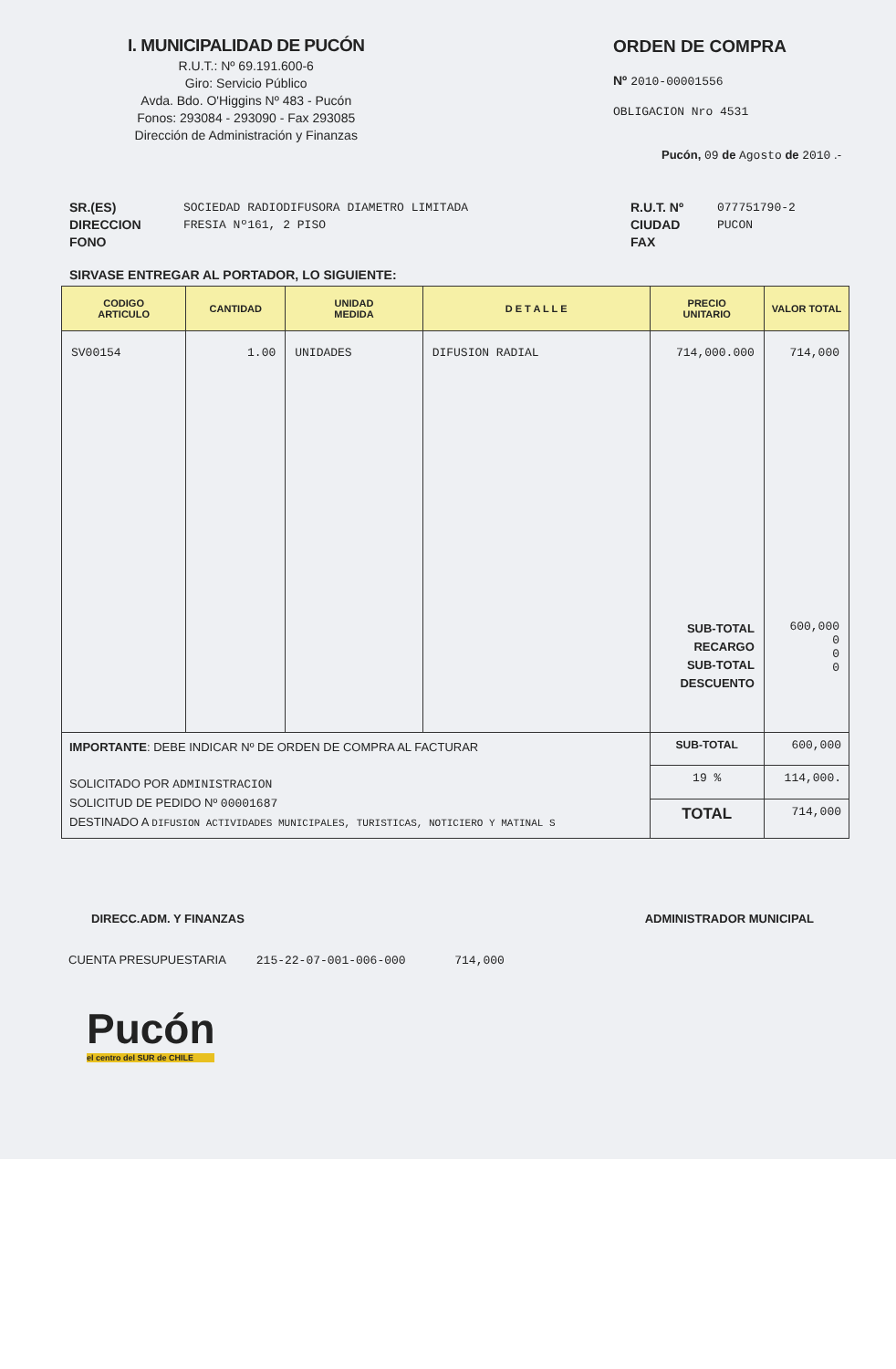I. MUNICIPALIDAD DE PUCÓN
R.U.T.: Nº 69.191.600-6
Giro: Servicio Público
Avda. Bdo. O'Higgins Nº 483 - Pucón
Fonos: 293084 - 293090 - Fax 293085
Dirección de Administración y Finanzas
ORDEN DE COMPRA
Nº 2010-00001556
OBLIGACION Nro 4531
Pucón, 09 de Agosto de 2010 .-
SR.(ES)
DIRECCION
FONO
SOCIEDAD RADIODIFUSORA DIAMETRO LIMITADA
FRESIA Nº161, 2 PISO
R.U.T. Nº
CIUDAD
FAX
077751790-2
PUCON
SIRVASE ENTREGAR AL PORTADOR, LO SIGUIENTE:
| CODIGO ARTICULO | CANTIDAD | UNIDAD MEDIDA | D E T A L L E | PRECIO UNITARIO | VALOR TOTAL |
| --- | --- | --- | --- | --- | --- |
| SV00154 | 1.00 | UNIDADES | DIFUSION RADIAL | 714,000.000 SUB-TOTAL RECARGO SUB-TOTAL DESCUENTO | 714,000 600,000 0 0 0 |
| IMPORTANTE : DEBE INDICAR Nº DE ORDEN DE COMPRA AL FACTURAR SOLICITADO POR ADMINISTRACION SOLICITUD DE PEDIDO Nº 00001687 DESTINADO A DIFUSION ACTIVIDADES MUNICIPALES, TURISTICAS, NOTICIERO Y MATINAL S | | | | SUB-TOTAL | 600,000 |
| | | | | 19 % | 114,000. |
| | | | | TOTAL | 714,000 |
DIRECC.ADM. Y FINANZAS ADMINISTRADOR MUNICIPAL
CUENTA PRESUPUESTARIA 215-22-07-001-006-000 714,000
Pucón
el centro del SUR de CHILE